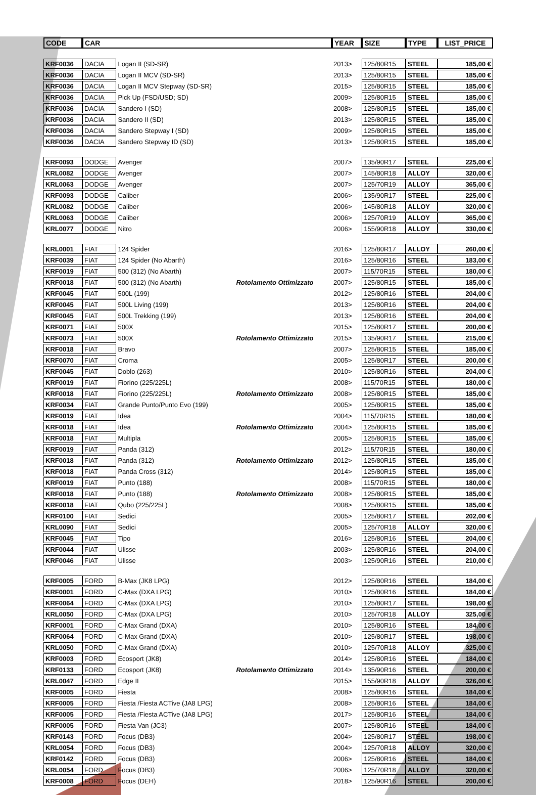| CODE | CAR | | | YEAR | SIZE | TYPE | LIST_PRICE |
| --- | --- | --- | --- | --- | --- | --- | --- |
| KRF0036 | DACIA | Logan II (SD-SR) | | 2013> | 125/80R15 | STEEL | 185,00 € |
| KRF0036 | DACIA | Logan II MCV (SD-SR) | | 2013> | 125/80R15 | STEEL | 185,00 € |
| KRF0036 | DACIA | Logan II MCV Stepway (SD-SR) | | 2015> | 125/80R15 | STEEL | 185,00 € |
| KRF0036 | DACIA | Pick Up (FSD/USD; SD) | | 2009> | 125/80R15 | STEEL | 185,00 € |
| KRF0036 | DACIA | Sandero I (SD) | | 2008> | 125/80R15 | STEEL | 185,00 € |
| KRF0036 | DACIA | Sandero II (SD) | | 2013> | 125/80R15 | STEEL | 185,00 € |
| KRF0036 | DACIA | Sandero Stepway I (SD) | | 2009> | 125/80R15 | STEEL | 185,00 € |
| KRF0036 | DACIA | Sandero Stepway ID (SD) | | 2013> | 125/80R15 | STEEL | 185,00 € |
| KRF0093 | DODGE | Avenger | | 2007> | 135/90R17 | STEEL | 225,00 € |
| KRL0082 | DODGE | Avenger | | 2007> | 145/80R18 | ALLOY | 320,00 € |
| KRL0063 | DODGE | Avenger | | 2007> | 125/70R19 | ALLOY | 365,00 € |
| KRF0093 | DODGE | Caliber | | 2006> | 135/90R17 | STEEL | 225,00 € |
| KRL0082 | DODGE | Caliber | | 2006> | 145/80R18 | ALLOY | 320,00 € |
| KRL0063 | DODGE | Caliber | | 2006> | 125/70R19 | ALLOY | 365,00 € |
| KRL0077 | DODGE | Nitro | | 2006> | 155/90R18 | ALLOY | 330,00 € |
| KRL0001 | FIAT | 124 Spider | | 2016> | 125/80R17 | ALLOY | 260,00 € |
| KRF0039 | FIAT | 124 Spider (No Abarth) | | 2016> | 125/80R16 | STEEL | 183,00 € |
| KRF0019 | FIAT | 500 (312) (No Abarth) | | 2007> | 115/70R15 | STEEL | 180,00 € |
| KRF0018 | FIAT | 500 (312) (No Abarth) | Rotolamento Ottimizzato | 2007> | 125/80R15 | STEEL | 185,00 € |
| KRF0045 | FIAT | 500L (199) | | 2012> | 125/80R16 | STEEL | 204,00 € |
| KRF0045 | FIAT | 500L Living (199) | | 2013> | 125/80R16 | STEEL | 204,00 € |
| KRF0045 | FIAT | 500L Trekking (199) | | 2013> | 125/80R16 | STEEL | 204,00 € |
| KRF0071 | FIAT | 500X | | 2015> | 125/80R17 | STEEL | 200,00 € |
| KRF0073 | FIAT | 500X | Rotolamento Ottimizzato | 2015> | 135/90R17 | STEEL | 215,00 € |
| KRF0018 | FIAT | Bravo | | 2007> | 125/80R15 | STEEL | 185,00 € |
| KRF0070 | FIAT | Croma | | 2005> | 125/80R17 | STEEL | 200,00 € |
| KRF0045 | FIAT | Doblo (263) | | 2010> | 125/80R16 | STEEL | 204,00 € |
| KRF0019 | FIAT | Fiorino (225/225L) | | 2008> | 115/70R15 | STEEL | 180,00 € |
| KRF0018 | FIAT | Fiorino (225/225L) | Rotolamento Ottimizzato | 2008> | 125/80R15 | STEEL | 185,00 € |
| KRF0034 | FIAT | Grande Punto/Punto Evo (199) | | 2005> | 125/80R15 | STEEL | 185,00 € |
| KRF0019 | FIAT | Idea | | 2004> | 115/70R15 | STEEL | 180,00 € |
| KRF0018 | FIAT | Idea | Rotolamento Ottimizzato | 2004> | 125/80R15 | STEEL | 185,00 € |
| KRF0018 | FIAT | Multipla | | 2005> | 125/80R15 | STEEL | 185,00 € |
| KRF0019 | FIAT | Panda (312) | | 2012> | 115/70R15 | STEEL | 180,00 € |
| KRF0018 | FIAT | Panda (312) | Rotolamento Ottimizzato | 2012> | 125/80R15 | STEEL | 185,00 € |
| KRF0018 | FIAT | Panda Cross (312) | | 2014> | 125/80R15 | STEEL | 185,00 € |
| KRF0019 | FIAT | Punto (188) | | 2008> | 115/70R15 | STEEL | 180,00 € |
| KRF0018 | FIAT | Punto (188) | Rotolamento Ottimizzato | 2008> | 125/80R15 | STEEL | 185,00 € |
| KRF0018 | FIAT | Qubo (225/225L) | | 2008> | 125/80R15 | STEEL | 185,00 € |
| KRF0100 | FIAT | Sedici | | 2005> | 125/80R17 | STEEL | 202,00 € |
| KRL0090 | FIAT | Sedici | | 2005> | 125/70R18 | ALLOY | 320,00 € |
| KRF0045 | FIAT | Tipo | | 2016> | 125/80R16 | STEEL | 204,00 € |
| KRF0044 | FIAT | Ulisse | | 2003> | 125/80R16 | STEEL | 204,00 € |
| KRF0046 | FIAT | Ulisse | | 2003> | 125/90R16 | STEEL | 210,00 € |
| KRF0005 | FORD | B-Max (JK8 LPG) | | 2012> | 125/80R16 | STEEL | 184,00 € |
| KRF0001 | FORD | C-Max (DXA LPG) | | 2010> | 125/80R16 | STEEL | 184,00 € |
| KRF0064 | FORD | C-Max (DXA LPG) | | 2010> | 125/80R17 | STEEL | 198,00 € |
| KRL0050 | FORD | C-Max (DXA LPG) | | 2010> | 125/70R18 | ALLOY | 325,00 € |
| KRF0001 | FORD | C-Max Grand (DXA) | | 2010> | 125/80R16 | STEEL | 184,00 € |
| KRF0064 | FORD | C-Max Grand (DXA) | | 2010> | 125/80R17 | STEEL | 198,00 € |
| KRL0050 | FORD | C-Max Grand (DXA) | | 2010> | 125/70R18 | ALLOY | 325,00 € |
| KRF0003 | FORD | Ecosport (JK8) | | 2014> | 125/80R16 | STEEL | 184,00 € |
| KRF0133 | FORD | Ecosport (JK8) | Rotolamento Ottimizzato | 2014> | 135/90R16 | STEEL | 200,00 € |
| KRL0047 | FORD | Edge II | | 2015> | 155/90R18 | ALLOY | 326,00 € |
| KRF0005 | FORD | Fiesta | | 2008> | 125/80R16 | STEEL | 184,00 € |
| KRF0005 | FORD | Fiesta /Fiesta ACTive (JA8 LPG) | | 2008> | 125/80R16 | STEEL | 184,00 € |
| KRF0005 | FORD | Fiesta /Fiesta ACTive (JA8 LPG) | | 2017> | 125/80R16 | STEEL | 184,00 € |
| KRF0005 | FORD | Fiesta Van (JC3) | | 2007> | 125/80R16 | STEEL | 184,00 € |
| KRF0143 | FORD | Focus (DB3) | | 2004> | 125/80R17 | STEEL | 198,00 € |
| KRL0054 | FORD | Focus (DB3) | | 2004> | 125/70R18 | ALLOY | 320,00 € |
| KRF0142 | FORD | Focus (DB3) | | 2006> | 125/80R16 | STEEL | 184,00 € |
| KRL0054 | FORD | Focus (DB3) | | 2006> | 125/70R18 | ALLOY | 320,00 € |
| KRF0008 | FORD | Focus (DEH) | | 2018> | 125/90R16 | STEEL | 200,00 € |